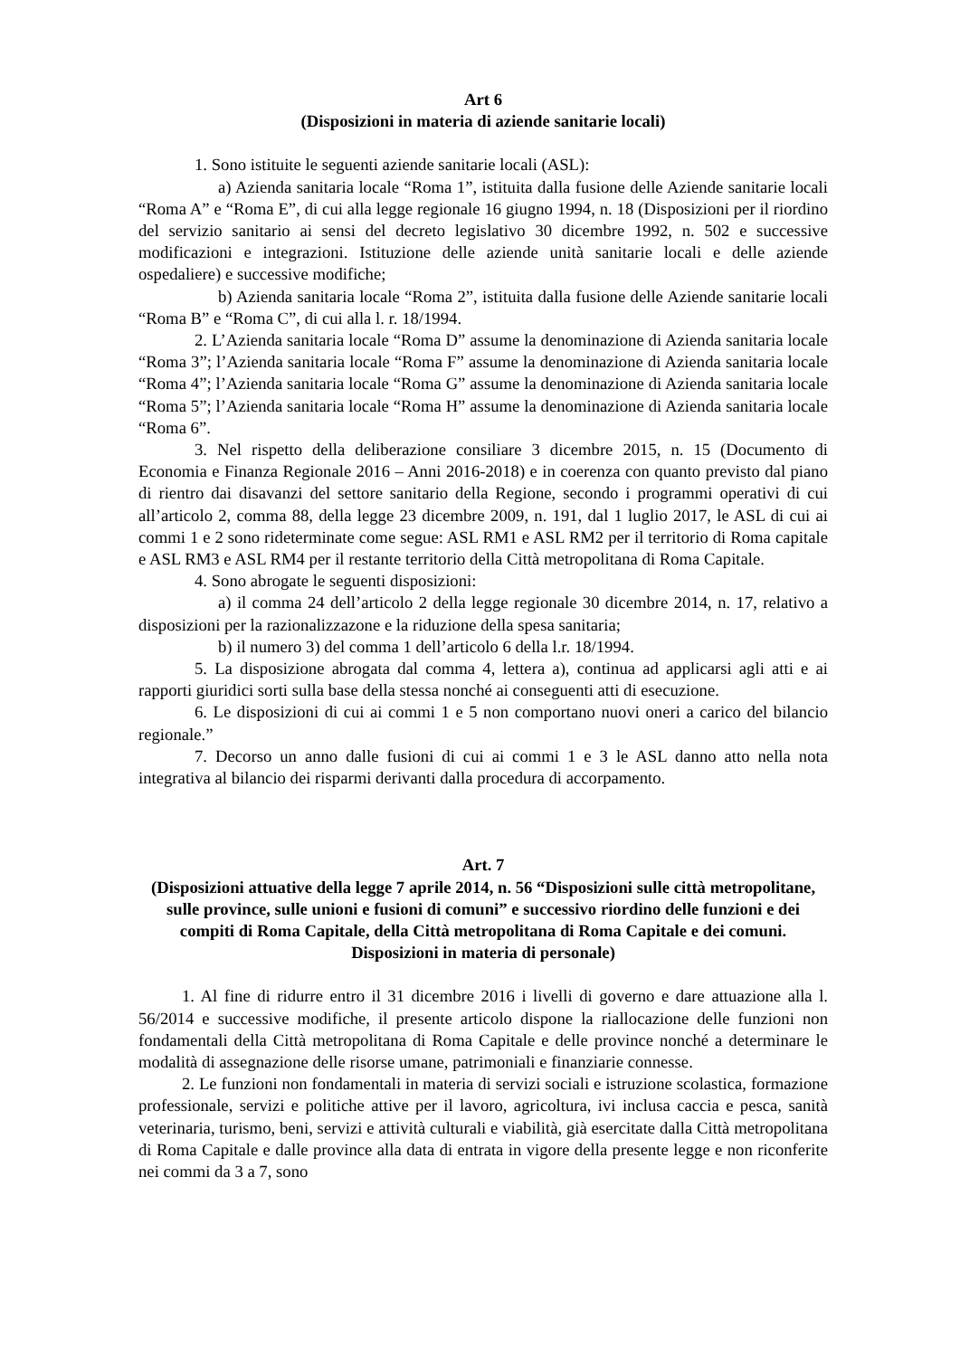Art 6
(Disposizioni in materia di aziende sanitarie locali)
1. Sono istituite le seguenti aziende sanitarie locali (ASL):
a) Azienda sanitaria locale “Roma 1”, istituita dalla fusione delle Aziende sanitarie locali “Roma A” e “Roma E”, di cui alla legge regionale 16 giugno 1994, n. 18 (Disposizioni per il riordino del servizio sanitario ai sensi del decreto legislativo 30 dicembre 1992, n. 502 e successive modificazioni e integrazioni. Istituzione delle aziende unità sanitarie locali e delle aziende ospedaliere) e successive modifiche;
b) Azienda sanitaria locale “Roma 2”, istituita dalla fusione delle Aziende sanitarie locali “Roma B” e “Roma C”, di cui alla l. r. 18/1994.
2. L’Azienda sanitaria locale “Roma D” assume la denominazione di Azienda sanitaria locale “Roma 3”; l’Azienda sanitaria locale “Roma F” assume la denominazione di Azienda sanitaria locale “Roma 4”; l’Azienda sanitaria locale “Roma G” assume la denominazione di Azienda sanitaria locale “Roma 5”; l’Azienda sanitaria locale “Roma H” assume la denominazione di Azienda sanitaria locale “Roma 6”.
3. Nel rispetto della deliberazione consiliare 3 dicembre 2015, n. 15 (Documento di Economia e Finanza Regionale 2016 – Anni 2016-2018) e in coerenza con quanto previsto dal piano di rientro dai disavanzi del settore sanitario della Regione, secondo i programmi operativi di cui all’articolo 2, comma 88, della legge 23 dicembre 2009, n. 191, dal 1 luglio 2017, le ASL di cui ai commi 1 e 2 sono rideterminate come segue: ASL RM1 e ASL RM2 per il territorio di Roma capitale e ASL RM3 e ASL RM4 per il restante territorio della Città metropolitana di Roma Capitale.
4. Sono abrogate le seguenti disposizioni:
a) il comma 24 dell’articolo 2 della legge regionale 30 dicembre 2014, n. 17, relativo a disposizioni per la razionalizzazone e la riduzione della spesa sanitaria;
b) il numero 3) del comma 1 dell’articolo 6 della l.r. 18/1994.
5. La disposizione abrogata dal comma 4, lettera a), continua ad applicarsi agli atti e ai rapporti giuridici sorti sulla base della stessa nonché ai conseguenti atti di esecuzione.
6. Le disposizioni di cui ai commi 1 e 5 non comportano nuovi oneri a carico del bilancio regionale.”
7. Decorso un anno dalle fusioni di cui ai commi 1 e 3 le ASL danno atto nella nota integrativa al bilancio dei risparmi derivanti dalla procedura di accorpamento.
Art. 7
(Disposizioni attuative della legge 7 aprile 2014, n. 56 “Disposizioni sulle città metropolitane, sulle province, sulle unioni e fusioni di comuni” e successivo riordino delle funzioni e dei compiti di Roma Capitale, della Città metropolitana di Roma Capitale e dei comuni. Disposizioni in materia di personale)
1. Al fine di ridurre entro il 31 dicembre 2016 i livelli di governo e dare attuazione alla l. 56/2014 e successive modifiche, il presente articolo dispone la riallocazione delle funzioni non fondamentali della Città metropolitana di Roma Capitale e delle province nonché a determinare le modalità di assegnazione delle risorse umane, patrimoniali e finanziarie connesse.
2. Le funzioni non fondamentali in materia di servizi sociali e istruzione scolastica, formazione professionale, servizi e politiche attive per il lavoro, agricoltura, ivi inclusa caccia e pesca, sanità veterinaria, turismo, beni, servizi e attività culturali e viabilità, già esercitate dalla Città metropolitana di Roma Capitale e dalle province alla data di entrata in vigore della presente legge e non riconferite nei commi da 3 a 7, sono